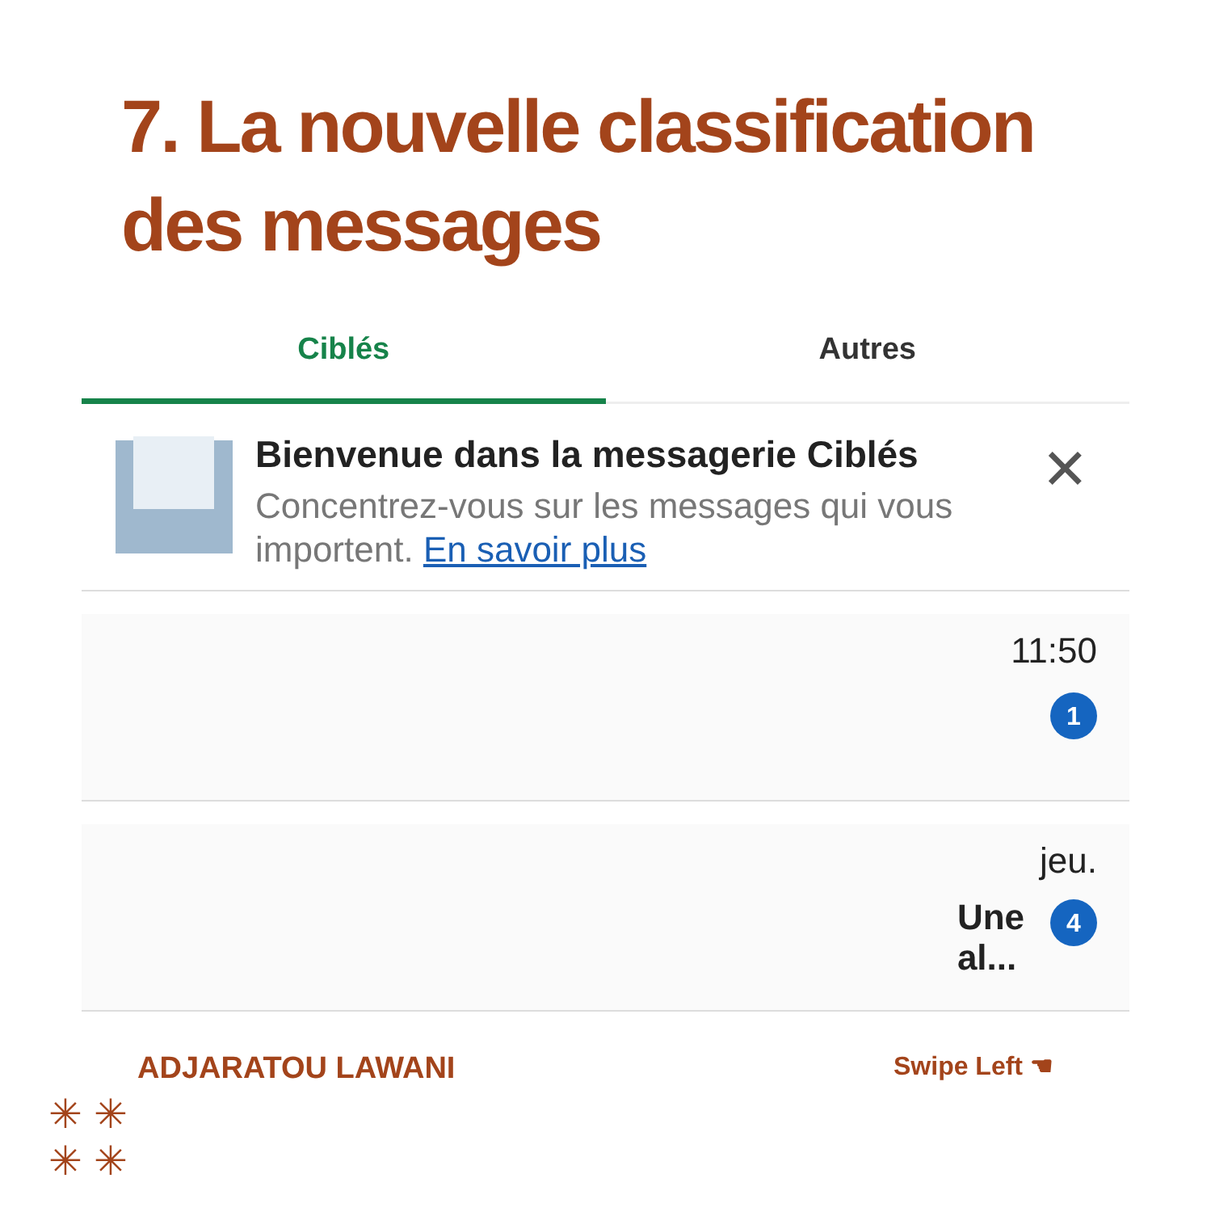7. La nouvelle classification des messages
Ciblés Autres
Bienvenue dans la messagerie Ciblés
Concentrez-vous sur les messages qui vous importent. En savoir plus
✕
11:50
1
jeu.
Une
al...
4
ADJARATOU LAWANI Swipe Left ☚
✳ ✳
✳ ✳